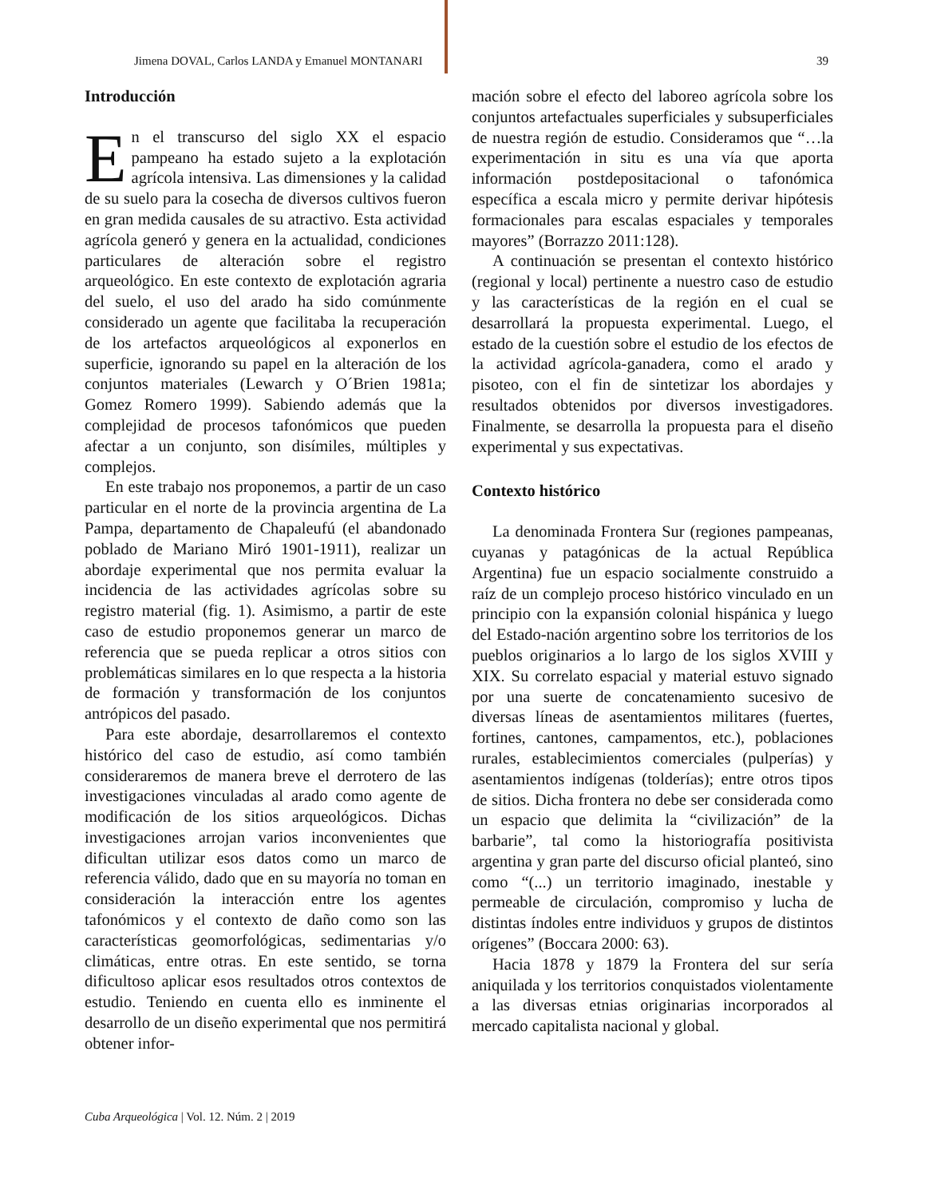Jimena DOVAL, Carlos LANDA y Emanuel MONTANARI 39
Introducción
En el transcurso del siglo XX el espacio pampeano ha estado sujeto a la explotación agrícola intensiva. Las dimensiones y la calidad de su suelo para la cosecha de diversos cultivos fueron en gran medida causales de su atractivo. Esta actividad agrícola generó y genera en la actualidad, condiciones particulares de alteración sobre el registro arqueológico. En este contexto de explotación agraria del suelo, el uso del arado ha sido comúnmente considerado un agente que facilitaba la recuperación de los artefactos arqueológicos al exponerlos en superficie, ignorando su papel en la alteración de los conjuntos materiales (Lewarch y O´Brien 1981a; Gomez Romero 1999). Sabiendo además que la complejidad de procesos tafonómicos que pueden afectar a un conjunto, son disímiles, múltiples y complejos.
En este trabajo nos proponemos, a partir de un caso particular en el norte de la provincia argentina de La Pampa, departamento de Chapaleufú (el abandonado poblado de Mariano Miró 1901-1911), realizar un abordaje experimental que nos permita evaluar la incidencia de las actividades agrícolas sobre su registro material (fig. 1). Asimismo, a partir de este caso de estudio proponemos generar un marco de referencia que se pueda replicar a otros sitios con problemáticas similares en lo que respecta a la historia de formación y transformación de los conjuntos antrópicos del pasado.
Para este abordaje, desarrollaremos el contexto histórico del caso de estudio, así como también consideraremos de manera breve el derrotero de las investigaciones vinculadas al arado como agente de modificación de los sitios arqueológicos. Dichas investigaciones arrojan varios inconvenientes que dificultan utilizar esos datos como un marco de referencia válido, dado que en su mayoría no toman en consideración la interacción entre los agentes tafonómicos y el contexto de daño como son las características geomorfológicas, sedimentarias y/o climáticas, entre otras. En este sentido, se torna dificultoso aplicar esos resultados otros contextos de estudio. Teniendo en cuenta ello es inminente el desarrollo de un diseño experimental que nos permitirá obtener infor-
mación sobre el efecto del laboreo agrícola sobre los conjuntos artefactuales superficiales y subsuperficiales de nuestra región de estudio. Consideramos que “…la experimentación in situ es una vía que aporta información postdepositacional o tafonómica específica a escala micro y permite derivar hipótesis formacionales para escalas espaciales y temporales mayores” (Borrazzo 2011:128).
A continuación se presentan el contexto histórico (regional y local) pertinente a nuestro caso de estudio y las características de la región en el cual se desarrollará la propuesta experimental. Luego, el estado de la cuestión sobre el estudio de los efectos de la actividad agrícola-ganadera, como el arado y pisoteo, con el fin de sintetizar los abordajes y resultados obtenidos por diversos investigadores. Finalmente, se desarrolla la propuesta para el diseño experimental y sus expectativas.
Contexto histórico
La denominada Frontera Sur (regiones pampeanas, cuyanas y patagónicas de la actual República Argentina) fue un espacio socialmente construido a raíz de un complejo proceso histórico vinculado en un principio con la expansión colonial hispánica y luego del Estado-nación argentino sobre los territorios de los pueblos originarios a lo largo de los siglos XVIII y XIX. Su correlato espacial y material estuvo signado por una suerte de concatenamiento sucesivo de diversas líneas de asentamientos militares (fuertes, fortines, cantones, campamentos, etc.), poblaciones rurales, establecimientos comerciales (pulperías) y asentamientos indígenas (tolderías); entre otros tipos de sitios. Dicha frontera no debe ser considerada como un espacio que delimita la “civilización” de la barbarie”, tal como la historiografía positivista argentina y gran parte del discurso oficial planteó, sino como “(...) un territorio imaginado, inestable y permeable de circulación, compromiso y lucha de distintas índoles entre individuos y grupos de distintos orígenes” (Boccara 2000: 63).
Hacia 1878 y 1879 la Frontera del sur sería aniquilada y los territorios conquistados violentamente a las diversas etnias originarias incorporados al mercado capitalista nacional y global.
Cuba Arqueológica | Vol. 12. Núm. 2 | 2019